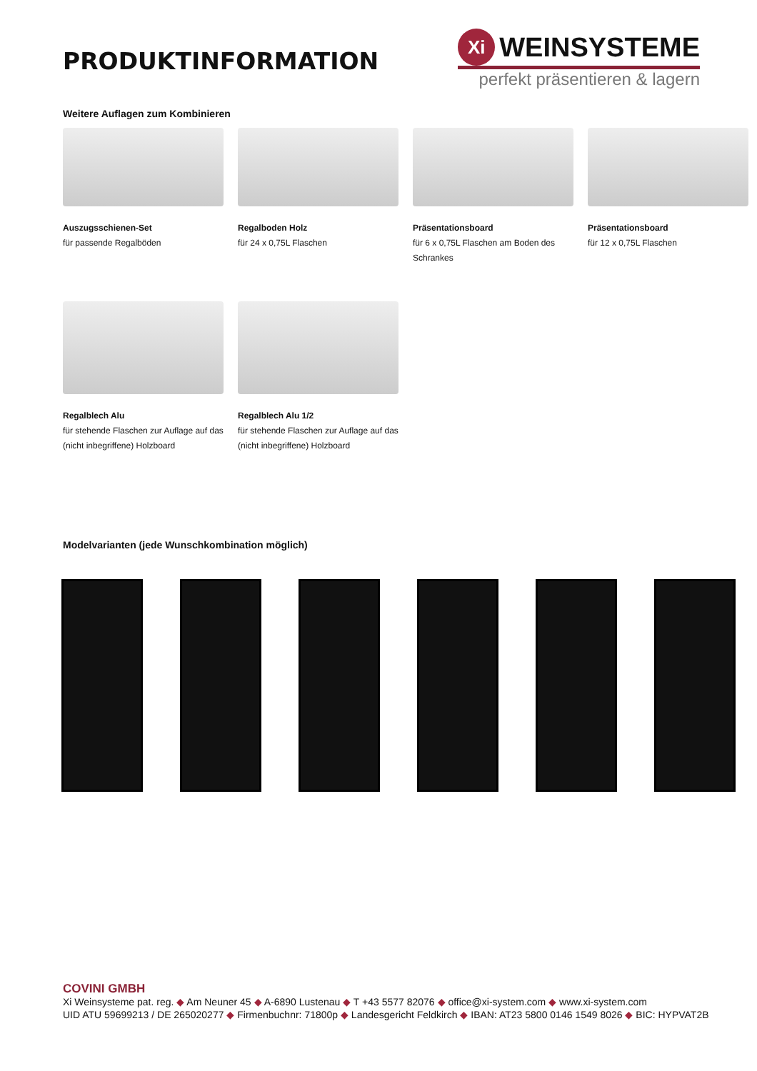PRODUKTINFORMATION
Xi WEINSYSTEME
perfekt präsentieren & lagern
Weitere Auflagen zum Kombinieren
Auszugsschienen-Set
für passende Regalböden
Regalboden Holz
für 24 x 0,75L Flaschen
Präsentationsboard
für 6 x 0,75L Flaschen am Boden des Schrankes
Präsentationsboard
für 12 x 0,75L Flaschen
Regalblech Alu
für stehende Flaschen zur Auflage auf das (nicht inbegriffene) Holzboard
Regalblech Alu 1/2
für stehende Flaschen zur Auflage auf das (nicht inbegriffene) Holzboard
Modelvarianten (jede Wunschkombination möglich)
COVINI GMBH
Xi Weinsysteme pat. reg. ◆ Am Neuner 45 ◆ A-6890 Lustenau ◆ T +43 5577 82076 ◆ office@xi-system.com ◆ www.xi-system.com
UID ATU 59699213 / DE 265020277 ◆ Firmenbuchnr: 71800p ◆ Landesgericht Feldkirch ◆ IBAN: AT23 5800 0146 1549 8026 ◆ BIC: HYPVAT2B